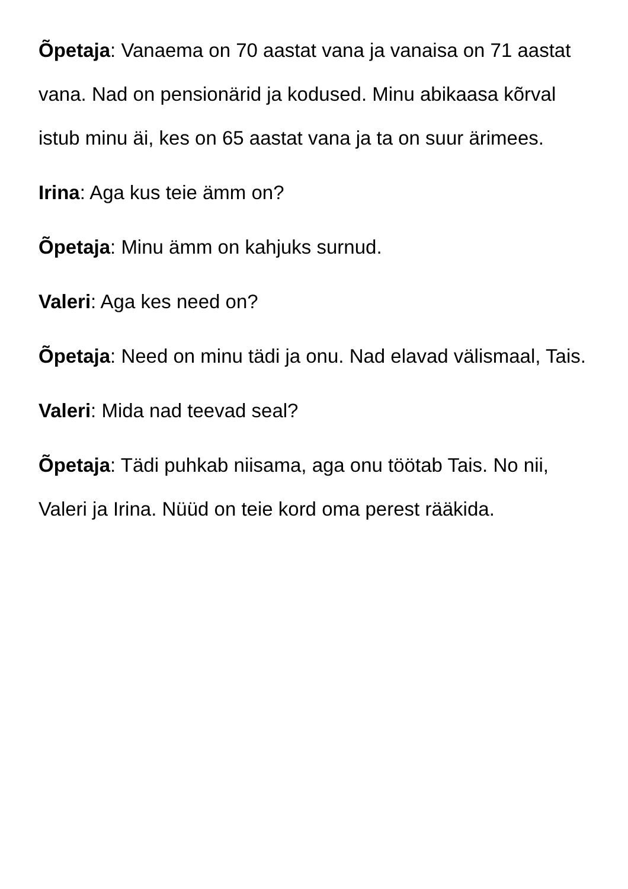Õpetaja: Vanaema on 70 aastat vana ja vanaisa on 71 aastat vana. Nad on pensionärid ja kodused. Minu abikaasa kõrval istub minu äi, kes on 65 aastat vana ja ta on suur ärimees.
Irina: Aga kus teie ämm on?
Õpetaja: Minu ämm on kahjuks surnud.
Valeri: Aga kes need on?
Õpetaja: Need on minu tädi ja onu. Nad elavad välismaal, Tais.
Valeri: Mida nad teevad seal?
Õpetaja: Tädi puhkab niisama, aga onu töötab Tais. No nii, Valeri ja Irina. Nüüd on teie kord oma perest rääkida.